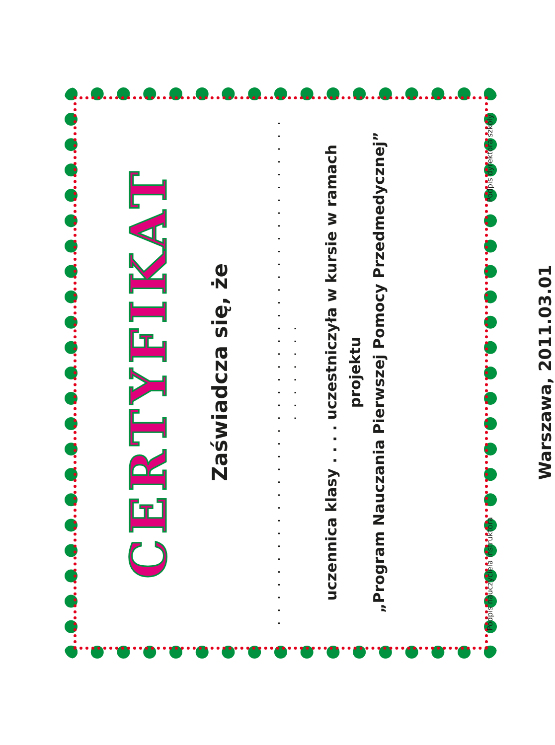CERTYFIKAT
Zaświadcza się, że
. . . . . . . . . . . . . . . . . . . . . . . . . . . . . . . . . . . . . . . . . . . . . . . .
uczennica klasy . . . . uczestniczyła w kursie w ramach projektu
„Program Nauczania Pierwszej Pomocy Przedmedycznej”
Podpis nauczyciela instruktora Podpis dyrektora szkoły
Warszawa, 2011.03.01